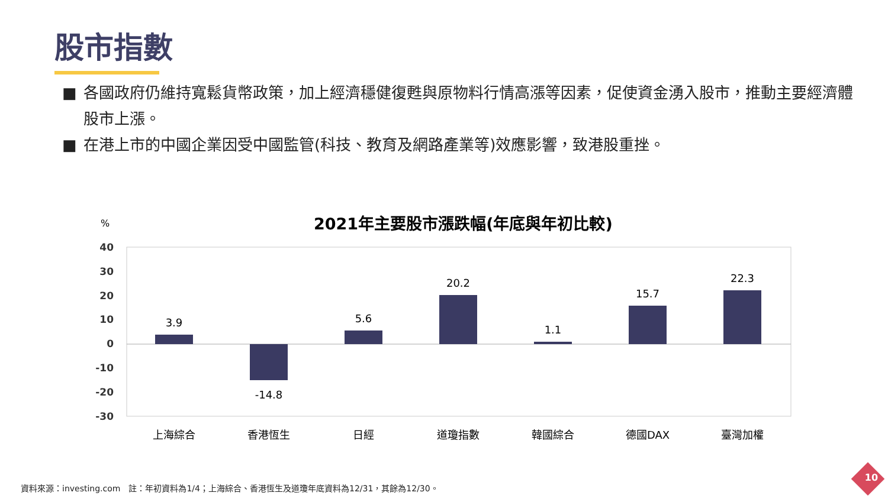股市指數
■ 各國政府仍維持寬鬆貨幣政策，加上經濟穩健復甦與原物料行情高漲等因素，促使資金湧入股市，推動主要經濟體股市上漲。
■ 在港上市的中國企業因受中國監管(科技、教育及網路產業等)效應影響，致港股重挫。
2021年主要股市漲跌幅(年底與年初比較)
%
40
30
20
10
0
-10
-20
-30
3.9
-14.8
5.6
20.2
1.1
15.7
22.3
上海綜合
香港恆生
日經
道瓊指數
韓國綜合
德國DAX
臺灣加權
資料來源：investing.com　註：年初資料為1/4；上海綜合、香港恆生及道瓊年底資料為12/31，其餘為12/30。
10